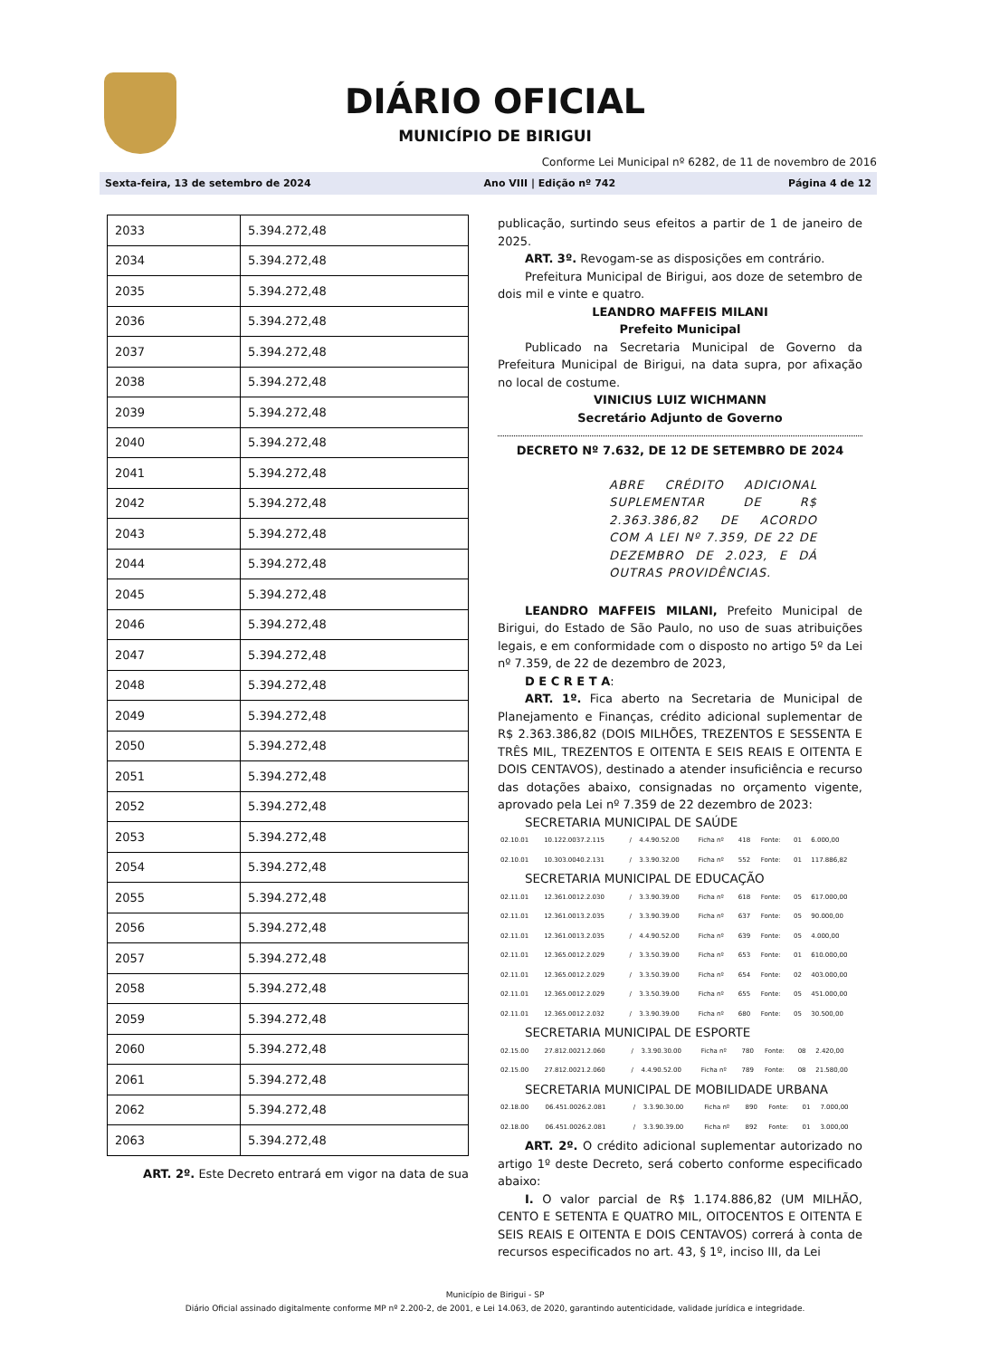DIÁRIO OFICIAL
MUNICÍPIO DE BIRIGUI
Conforme Lei Municipal nº 6282, de 11 de novembro de 2016
Sexta-feira, 13 de setembro de 2024 Ano VIII | Edição nº 742 Página 4 de 12
| 2033 | 5.394.272,48 |
| 2034 | 5.394.272,48 |
| 2035 | 5.394.272,48 |
| 2036 | 5.394.272,48 |
| 2037 | 5.394.272,48 |
| 2038 | 5.394.272,48 |
| 2039 | 5.394.272,48 |
| 2040 | 5.394.272,48 |
| 2041 | 5.394.272,48 |
| 2042 | 5.394.272,48 |
| 2043 | 5.394.272,48 |
| 2044 | 5.394.272,48 |
| 2045 | 5.394.272,48 |
| 2046 | 5.394.272,48 |
| 2047 | 5.394.272,48 |
| 2048 | 5.394.272,48 |
| 2049 | 5.394.272,48 |
| 2050 | 5.394.272,48 |
| 2051 | 5.394.272,48 |
| 2052 | 5.394.272,48 |
| 2053 | 5.394.272,48 |
| 2054 | 5.394.272,48 |
| 2055 | 5.394.272,48 |
| 2056 | 5.394.272,48 |
| 2057 | 5.394.272,48 |
| 2058 | 5.394.272,48 |
| 2059 | 5.394.272,48 |
| 2060 | 5.394.272,48 |
| 2061 | 5.394.272,48 |
| 2062 | 5.394.272,48 |
| 2063 | 5.394.272,48 |
ART. 2º. Este Decreto entrará em vigor na data de sua
publicação, surtindo seus efeitos a partir de 1 de janeiro de 2025.
ART. 3º. Revogam-se as disposições em contrário.
Prefeitura Municipal de Birigui, aos doze de setembro de dois mil e vinte e quatro.
LEANDRO MAFFEIS MILANI
Prefeito Municipal
Publicado na Secretaria Municipal de Governo da Prefeitura Municipal de Birigui, na data supra, por afixação no local de costume.
VINICIUS LUIZ WICHMANN
Secretário Adjunto de Governo
DECRETO Nº 7.632, DE 12 DE SETEMBRO DE 2024
ABRE CRÉDITO ADICIONAL SUPLEMENTAR DE R$ 2.363.386,82 DE ACORDO COM A LEI Nº 7.359, DE 22 DE DEZEMBRO DE 2.023, E DÁ OUTRAS PROVIDÊNCIAS.
LEANDRO MAFFEIS MILANI, Prefeito Municipal de Birigui, do Estado de São Paulo, no uso de suas atribuições legais, e em conformidade com o disposto no artigo 5º da Lei nº 7.359, de 22 de dezembro de 2023,
D E C R E T A:
ART. 1º. Fica aberto na Secretaria de Municipal de Planejamento e Finanças, crédito adicional suplementar de R$ 2.363.386,82 (DOIS MILHÕES, TREZENTOS E SESSENTA E TRÊS MIL, TREZENTOS E OITENTA E SEIS REAIS E OITENTA E DOIS CENTAVOS), destinado a atender insuficiência e recurso das dotações abaixo, consignadas no orçamento vigente, aprovado pela Lei nº 7.359 de 22 dezembro de 2023:
SECRETARIA MUNICIPAL DE SAÚDE
| 02.10.01 | 10.122.0037.2.115 | / | 4.4.90.52.00 | Ficha nº | 418 | Fonte: | 01 | 6.000,00 |
| 02.10.01 | 10.303.0040.2.131 | / | 3.3.90.32.00 | Ficha nº | 552 | Fonte: | 01 | 117.886,82 |
SECRETARIA MUNICIPAL DE EDUCAÇÃO
| 02.11.01 | 12.361.0012.2.030 | / | 3.3.90.39.00 | Ficha nº | 618 | Fonte: | 05 | 617.000,00 |
| 02.11.01 | 12.361.0013.2.035 | / | 3.3.90.39.00 | Ficha nº | 637 | Fonte: | 05 | 90.000,00 |
| 02.11.01 | 12.361.0013.2.035 | / | 4.4.90.52.00 | Ficha nº | 639 | Fonte: | 05 | 4.000,00 |
| 02.11.01 | 12.365.0012.2.029 | / | 3.3.50.39.00 | Ficha nº | 653 | Fonte: | 01 | 610.000,00 |
| 02.11.01 | 12.365.0012.2.029 | / | 3.3.50.39.00 | Ficha nº | 654 | Fonte: | 02 | 403.000,00 |
| 02.11.01 | 12.365.0012.2.029 | / | 3.3.50.39.00 | Ficha nº | 655 | Fonte: | 05 | 451.000,00 |
| 02.11.01 | 12.365.0012.2.032 | / | 3.3.90.39.00 | Ficha nº | 680 | Fonte: | 05 | 30.500,00 |
SECRETARIA MUNICIPAL DE ESPORTE
| 02.15.00 | 27.812.0021.2.060 | / | 3.3.90.30.00 | Ficha nº | 780 | Fonte: | 08 | 2.420,00 |
| 02.15.00 | 27.812.0021.2.060 | / | 4.4.90.52.00 | Ficha nº | 789 | Fonte: | 08 | 21.580,00 |
SECRETARIA MUNICIPAL DE MOBILIDADE URBANA
| 02.18.00 | 06.451.0026.2.081 | / | 3.3.90.30.00 | Ficha nº | 890 | Fonte: | 01 | 7.000,00 |
| 02.18.00 | 06.451.0026.2.081 | / | 3.3.90.39.00 | Ficha nº | 892 | Fonte: | 01 | 3.000,00 |
ART. 2º. O crédito adicional suplementar autorizado no artigo 1º deste Decreto, será coberto conforme especificado abaixo:
I. O valor parcial de R$ 1.174.886,82 (UM MILHÃO, CENTO E SETENTA E QUATRO MIL, OITOCENTOS E OITENTA E SEIS REAIS E OITENTA E DOIS CENTAVOS) correrá à conta de recursos especificados no art. 43, § 1º, inciso III, da Lei
Município de Birigui - SP
Diário Oficial assinado digitalmente conforme MP nº 2.200-2, de 2001, e Lei 14.063, de 2020, garantindo autenticidade, validade jurídica e integridade.